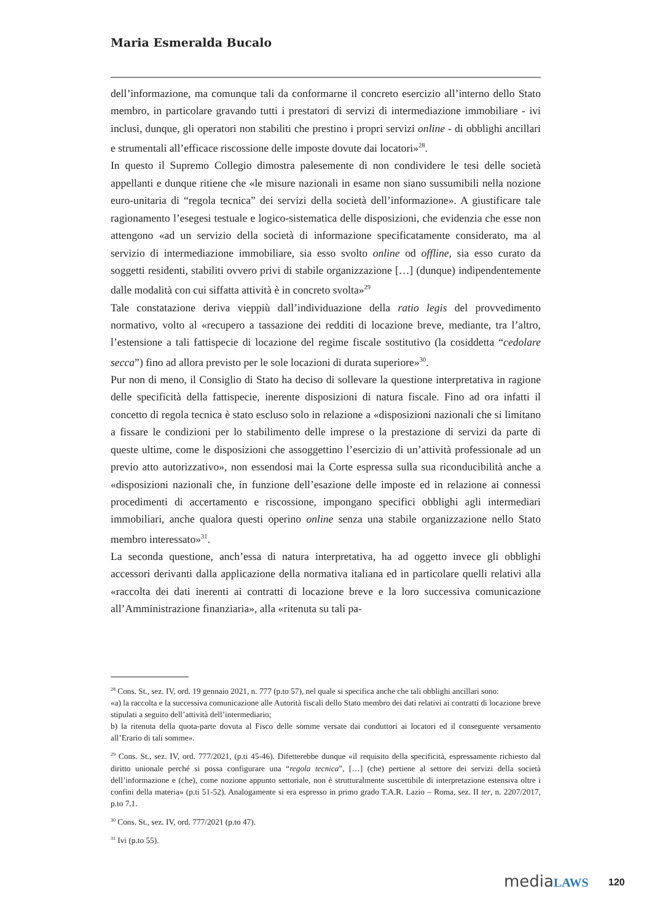Maria Esmeralda Bucalo
dell’informazione, ma comunque tali da conformarne il concreto esercizio all’interno dello Stato membro, in particolare gravando tutti i prestatori di servizi di intermedia­zione immobiliare - ivi inclusi, dunque, gli operatori non stabiliti che prestino i propri servizi online - di obblighi ancillari e strumentali all’efficace riscossione delle imposte dovute dai locatori»<sup>28</sup>.
In questo il Supremo Collegio dimostra palesemente di non condividere le tesi delle società appellanti e dunque ritiene che «le misure nazionali in esame non siano sussu­mibili nella nozione euro-unitaria di “regola tecnica” dei servizi della società dell’in­formazione». A giustificare tale ragionamento l’esegesi testuale e logico-sistematica delle disposizioni, che evidenzia che esse non attengono «ad un servizio della società di informazione specificatamente considerato, ma al servizio di intermediazione im­mobiliare, sia esso svolto online od offline, sia esso curato da soggetti residenti, stabiliti ovvero privi di stabile organizzazione […] (dunque) indipendentemente dalle modalità con cui siffatta attività è in concreto svolta»<sup>29</sup>
Tale constatazione deriva vieppiù dall’individuazione della ratio legis del provvedimento normativo, volto al «recupero a tassazione dei redditi di locazione breve, mediante, tra l’altro, l’estensione a tali fattispecie di locazione del regime fiscale sostitutivo (la cosid­detta “cedolare secca”) fino ad allora previsto per le sole locazioni di durata superiore»<sup>30</sup>.
Pur non di meno, il Consiglio di Stato ha deciso di sollevare la questione interpretativa in ragione delle specificità della fattispecie, inerente disposizioni di natura fiscale. Fino ad ora infatti il concetto di regola tecnica è stato escluso solo in relazione a «disposi­zioni nazionali che si limitano a fissare le condizioni per lo stabilimento delle imprese o la prestazione di servizi da parte di queste ultime, come le disposizioni che assog­gettino l’esercizio di un’attività professionale ad un previo atto autorizzativo», non es­sendosi mai la Corte espressa sulla sua riconducibilità anche a «disposizioni nazionali che, in funzione dell’esazione delle imposte ed in relazione ai connessi procedimenti di accertamento e riscossione, impongano specifici obblighi agli intermediari immobi­liari, anche qualora questi operino online senza una stabile organizzazione nello Stato membro interessato»<sup>31</sup>.
La seconda questione, anch’essa di natura interpretativa, ha ad oggetto invece gli ob­blighi accessori derivanti dalla applicazione della normativa italiana ed in particolare quelli relativi alla «raccolta dei dati inerenti ai contratti di locazione breve e la loro successiva comunicazione all’Amministrazione finanziaria», alla «ritenuta su tali pa-
<sup>28</sup> Cons. St., sez. IV, ord. 19 gennaio 2021, n. 777 (p.to 57), nel quale si specifica anche che tali obblighi ancillari sono:
«a) la raccolta e la successiva comunicazione alle Autorità fiscali dello Stato membro dei dati relativi ai contratti di locazione breve stipulati a seguito dell’attività dell’intermediario;
b) la ritenuta della quota-parte dovuta al Fisco delle somme versate dai conduttori ai locatori ed il conseguente versamento all’Erario di tali somme».
<sup>29</sup> Cons. St., sez. IV, ord. 777/2021, (p.ti 45-46). Difetterebbe dunque «il requisito della specificità, espressamente richiesto dal diritto unionale perché si possa configurare una “regola tecnica”, […] (che) pertiene al settore dei servizi della società dell’informazione e (che), come nozione appunto settoriale, non è strutturalmente suscettibile di interpretazione estensiva oltre i confini della materia» (p.ti 51-52). Analogamente si era espresso in primo grado T.A.R. Lazio – Roma, sez. II ter, n. 2207/2017, p.to 7.1.
<sup>30</sup> Cons. St., sez. IV, ord. 777/2021 (p.to 47).
<sup>31</sup> Ivi (p.to 55).
mediaLAWS 120